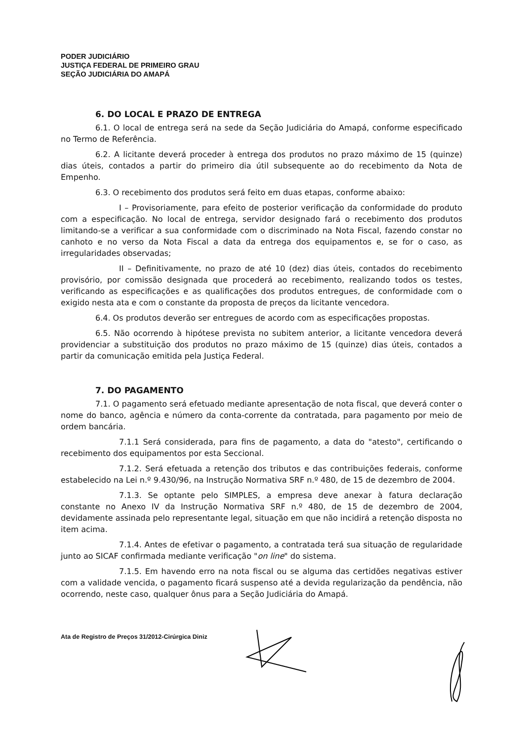PODER JUDICIÁRIO
JUSTIÇA FEDERAL DE PRIMEIRO GRAU
SEÇÃO JUDICIÁRIA DO AMAPÁ
6. DO LOCAL E PRAZO DE ENTREGA
6.1. O local de entrega será na sede da Seção Judiciária do Amapá, conforme especificado no Termo de Referência.
6.2. A licitante deverá proceder à entrega dos produtos no prazo máximo de 15 (quinze) dias úteis, contados a partir do primeiro dia útil subsequente ao do recebimento da Nota de Empenho.
6.3. O recebimento dos produtos será feito em duas etapas, conforme abaixo:
I – Provisoriamente, para efeito de posterior verificação da conformidade do produto com a especificação. No local de entrega, servidor designado fará o recebimento dos produtos limitando-se a verificar a sua conformidade com o discriminado na Nota Fiscal, fazendo constar no canhoto e no verso da Nota Fiscal a data da entrega dos equipamentos e, se for o caso, as irregularidades observadas;
II – Definitivamente, no prazo de até 10 (dez) dias úteis, contados do recebimento provisório, por comissão designada que procederá ao recebimento, realizando todos os testes, verificando as especificações e as qualificações dos produtos entregues, de conformidade com o exigido nesta ata e com o constante da proposta de preços da licitante vencedora.
6.4. Os produtos deverão ser entregues de acordo com as especificações propostas.
6.5. Não ocorrendo à hipótese prevista no subitem anterior, a licitante vencedora deverá providenciar a substituição dos produtos no prazo máximo de 15 (quinze) dias úteis, contados a partir da comunicação emitida pela Justiça Federal.
7. DO PAGAMENTO
7.1. O pagamento será efetuado mediante apresentação de nota fiscal, que deverá conter o nome do banco, agência e número da conta-corrente da contratada, para pagamento por meio de ordem bancária.
7.1.1 Será considerada, para fins de pagamento, a data do "atesto", certificando o recebimento dos equipamentos por esta Seccional.
7.1.2. Será efetuada a retenção dos tributos e das contribuições federais, conforme estabelecido na Lei n.º 9.430/96, na Instrução Normativa SRF n.º 480, de 15 de dezembro de 2004.
7.1.3. Se optante pelo SIMPLES, a empresa deve anexar à fatura declaração constante no Anexo IV da Instrução Normativa SRF n.º 480, de 15 de dezembro de 2004, devidamente assinada pelo representante legal, situação em que não incidirá a retenção disposta no item acima.
7.1.4. Antes de efetivar o pagamento, a contratada terá sua situação de regularidade junto ao SICAF confirmada mediante verificação "on line" do sistema.
7.1.5. Em havendo erro na nota fiscal ou se alguma das certidões negativas estiver com a validade vencida, o pagamento ficará suspenso até a devida regularização da pendência, não ocorrendo, neste caso, qualquer ônus para a Seção Judiciária do Amapá.
Ata de Registro de Preços 31/2012-Cirúrgica Diniz